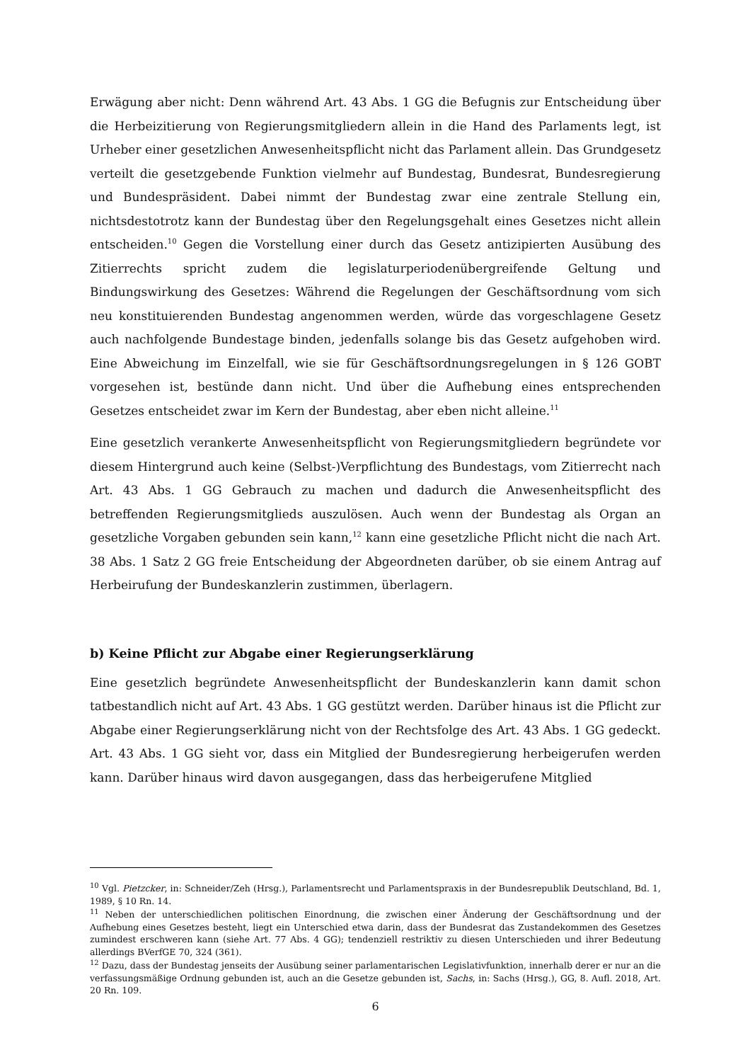Erwägung aber nicht: Denn während Art. 43 Abs. 1 GG die Befugnis zur Entscheidung über die Herbeizitierung von Regierungsmitgliedern allein in die Hand des Parlaments legt, ist Urheber einer gesetzlichen Anwesenheitspflicht nicht das Parlament allein. Das Grundgesetz verteilt die gesetzgebende Funktion vielmehr auf Bundestag, Bundesrat, Bundesregierung und Bundespräsident. Dabei nimmt der Bundestag zwar eine zentrale Stellung ein, nichtsdestotrotz kann der Bundestag über den Regelungsgehalt eines Gesetzes nicht allein entscheiden.<sup>10</sup> Gegen die Vorstellung einer durch das Gesetz antizipierten Ausübung des Zitierrechts spricht zudem die legislaturperiodenübergreifende Geltung und Bindungswirkung des Gesetzes: Während die Regelungen der Geschäftsordnung vom sich neu konstituierenden Bundestag angenommen werden, würde das vorgeschlagene Gesetz auch nachfolgende Bundestage binden, jedenfalls solange bis das Gesetz aufgehoben wird. Eine Abweichung im Einzelfall, wie sie für Geschäftsordnungsregelungen in § 126 GOBT vorgesehen ist, bestünde dann nicht. Und über die Aufhebung eines entsprechenden Gesetzes entscheidet zwar im Kern der Bundestag, aber eben nicht alleine.<sup>11</sup>
Eine gesetzlich verankerte Anwesenheitspflicht von Regierungsmitgliedern begründete vor diesem Hintergrund auch keine (Selbst-)Verpflichtung des Bundestags, vom Zitierrecht nach Art. 43 Abs. 1 GG Gebrauch zu machen und dadurch die Anwesenheitspflicht des betreffenden Regierungsmitglieds auszulösen. Auch wenn der Bundestag als Organ an gesetzliche Vorgaben gebunden sein kann,<sup>12</sup> kann eine gesetzliche Pflicht nicht die nach Art. 38 Abs. 1 Satz 2 GG freie Entscheidung der Abgeordneten darüber, ob sie einem Antrag auf Herbeirufung der Bundeskanzlerin zustimmen, überlagern.
b) Keine Pflicht zur Abgabe einer Regierungserklärung
Eine gesetzlich begründete Anwesenheitspflicht der Bundeskanzlerin kann damit schon tatbestandlich nicht auf Art. 43 Abs. 1 GG gestützt werden. Darüber hinaus ist die Pflicht zur Abgabe einer Regierungserklärung nicht von der Rechtsfolge des Art. 43 Abs. 1 GG gedeckt. Art. 43 Abs. 1 GG sieht vor, dass ein Mitglied der Bundesregierung herbeigerufen werden kann. Darüber hinaus wird davon ausgegangen, dass das herbeigerufene Mitglied
<sup>10</sup> Vgl. Pietzcker, in: Schneider/Zeh (Hrsg.), Parlamentsrecht und Parlamentspraxis in der Bundesrepublik Deutschland, Bd. 1, 1989, § 10 Rn. 14.
<sup>11</sup> Neben der unterschiedlichen politischen Einordnung, die zwischen einer Änderung der Geschäftsordnung und der Aufhebung eines Gesetzes besteht, liegt ein Unterschied etwa darin, dass der Bundesrat das Zustandekommen des Gesetzes zumindest erschweren kann (siehe Art. 77 Abs. 4 GG); tendenziell restriktiv zu diesen Unterschieden und ihrer Bedeutung allerdings BVerfGE 70, 324 (361).
<sup>12</sup> Dazu, dass der Bundestag jenseits der Ausübung seiner parlamentarischen Legislativfunktion, innerhalb derer er nur an die verfassungsmäßige Ordnung gebunden ist, auch an die Gesetze gebunden ist, Sachs, in: Sachs (Hrsg.), GG, 8. Aufl. 2018, Art. 20 Rn. 109.
6